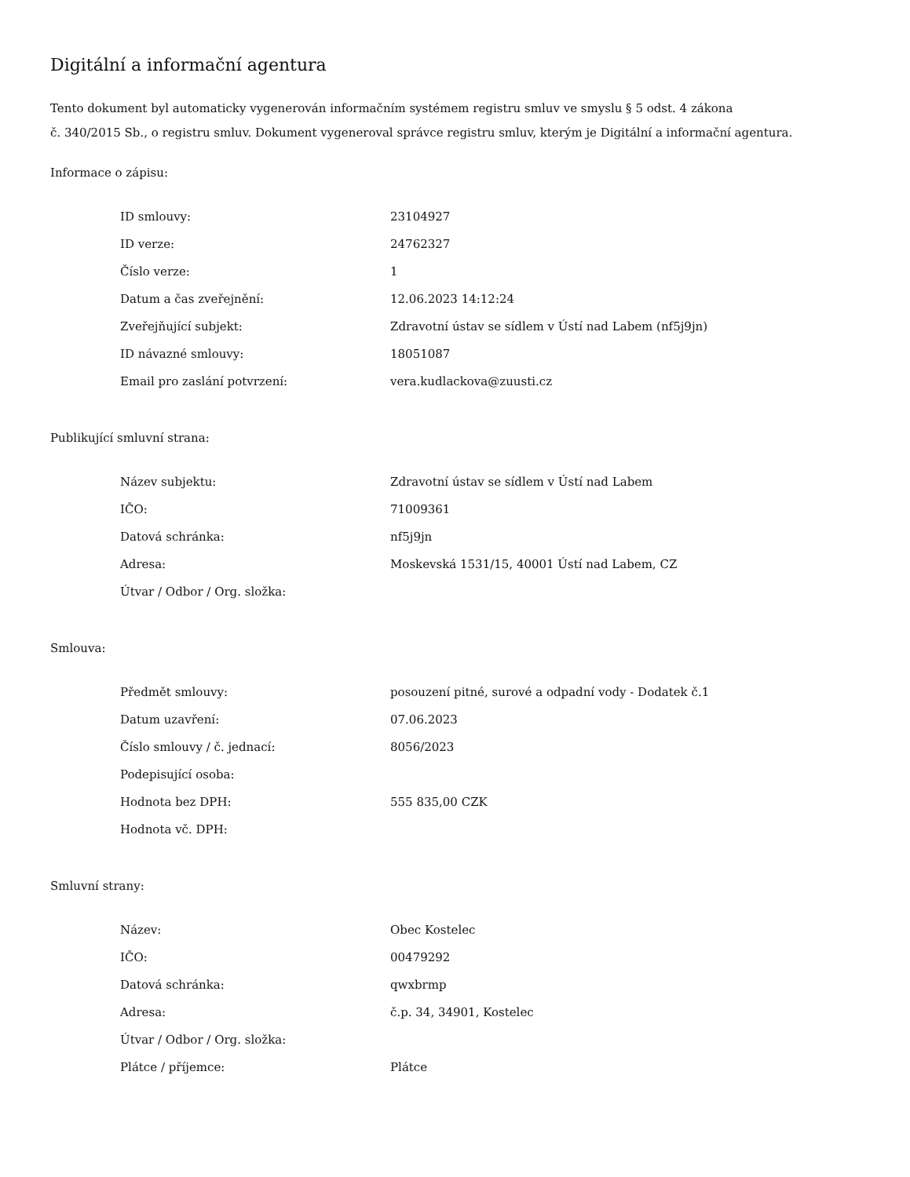Digitální a informační agentura
Tento dokument byl automaticky vygenerován informačním systémem registru smluv ve smyslu § 5 odst. 4 zákona
č. 340/2015 Sb., o registru smluv. Dokument vygeneroval správce registru smluv, kterým je Digitální a informační agentura.
Informace o zápisu:
| ID smlouvy: | 23104927 |
| ID verze: | 24762327 |
| Číslo verze: | 1 |
| Datum a čas zveřejnění: | 12.06.2023 14:12:24 |
| Zveřejňující subjekt: | Zdravotní ústav se sídlem v Ústí nad Labem (nf5j9jn) |
| ID návazné smlouvy: | 18051087 |
| Email pro zaslání potvrzení: | vera.kudlackova@zuusti.cz |
Publikující smluvní strana:
| Název subjektu: | Zdravotní ústav se sídlem v Ústí nad Labem |
| IČO: | 71009361 |
| Datová schránka: | nf5j9jn |
| Adresa: | Moskevská 1531/15, 40001 Ústí nad Labem, CZ |
| Útvar / Odbor / Org. složka: | |
Smlouva:
| Předmět smlouvy: | posouzení pitné, surové a odpadní vody - Dodatek č.1 |
| Datum uzavření: | 07.06.2023 |
| Číslo smlouvy / č. jednací: | 8056/2023 |
| Podepisující osoba: | |
| Hodnota bez DPH: | 555 835,00 CZK |
| Hodnota vč. DPH: | |
Smluvní strany:
| Název: | Obec Kostelec |
| IČO: | 00479292 |
| Datová schránka: | qwxbrmp |
| Adresa: | č.p. 34, 34901, Kostelec |
| Útvar / Odbor / Org. složka: | |
| Plátce / příjemce: | Plátce |